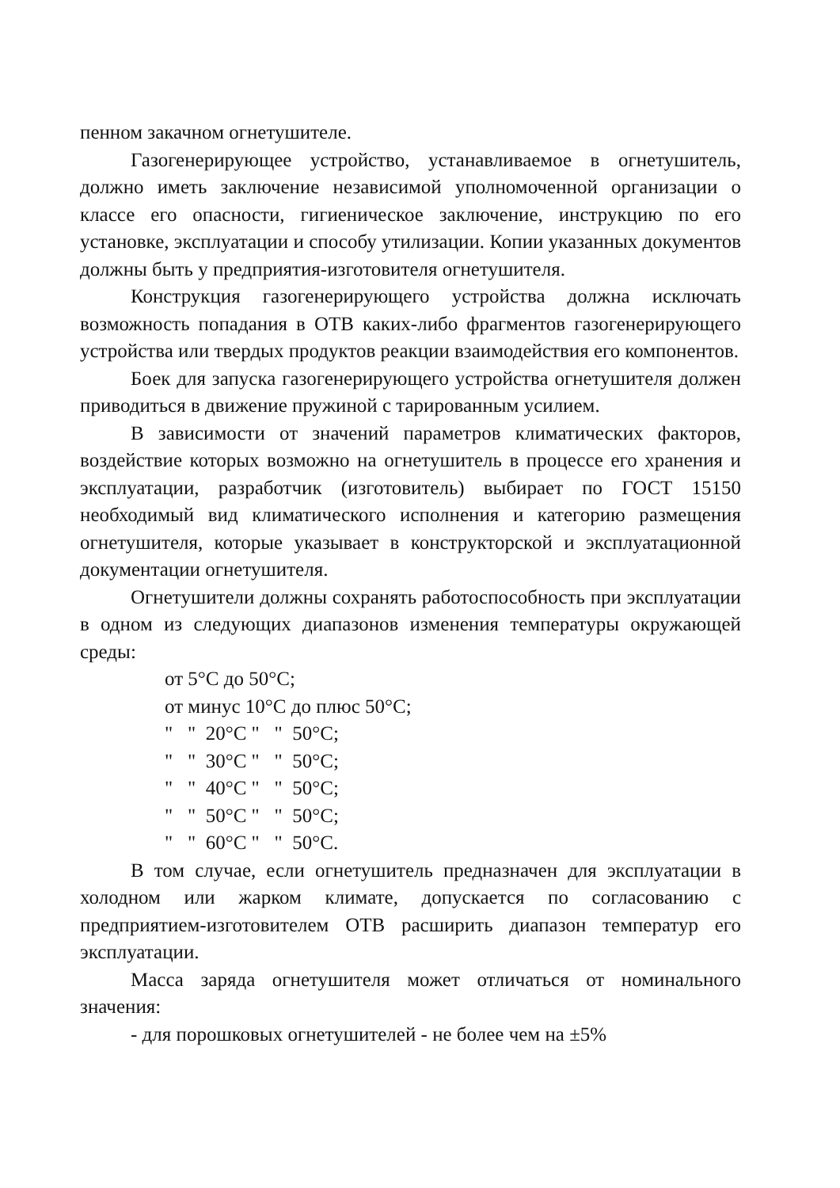пенном закачном огнетушителе.
Газогенерирующее устройство, устанавливаемое в огнетушитель, должно иметь заключение независимой уполномоченной организации о классе его опасности, гигиеническое заключение, инструкцию по его установке, эксплуатации и способу утилизации. Копии указанных документов должны быть у предприятия-изготовителя огнетушителя.
Конструкция газогенерирующего устройства должна исключать возможность попадания в ОТВ каких-либо фрагментов газогенерирующего устройства или твердых продуктов реакции взаимодействия его компонентов.
Боек для запуска газогенерирующего устройства огнетушителя должен приводиться в движение пружиной с тарированным усилием.
В зависимости от значений параметров климатических факторов, воздействие которых возможно на огнетушитель в процессе его хранения и эксплуатации, разработчик (изготовитель) выбирает по ГОСТ 15150 необходимый вид климатического исполнения и категорию размещения огнетушителя, которые указывает в конструкторской и эксплуатационной документации огнетушителя.
Огнетушители должны сохранять работоспособность при эксплуатации в одном из следующих диапазонов изменения температуры окружающей среды:
от 5°С до 50°С;
от минус 10°С до плюс 50°С;
" " 20°С " " 50°С;
" " 30°С " " 50°С;
" " 40°С " " 50°С;
" " 50°С " " 50°С;
" " 60°С " " 50°С.
В том случае, если огнетушитель предназначен для эксплуатации в холодном или жарком климате, допускается по согласованию с предприятием-изготовителем ОТВ расширить диапазон температур его эксплуатации.
Масса заряда огнетушителя может отличаться от номинального значения:
- для порошковых огнетушителей - не более чем на ±5%